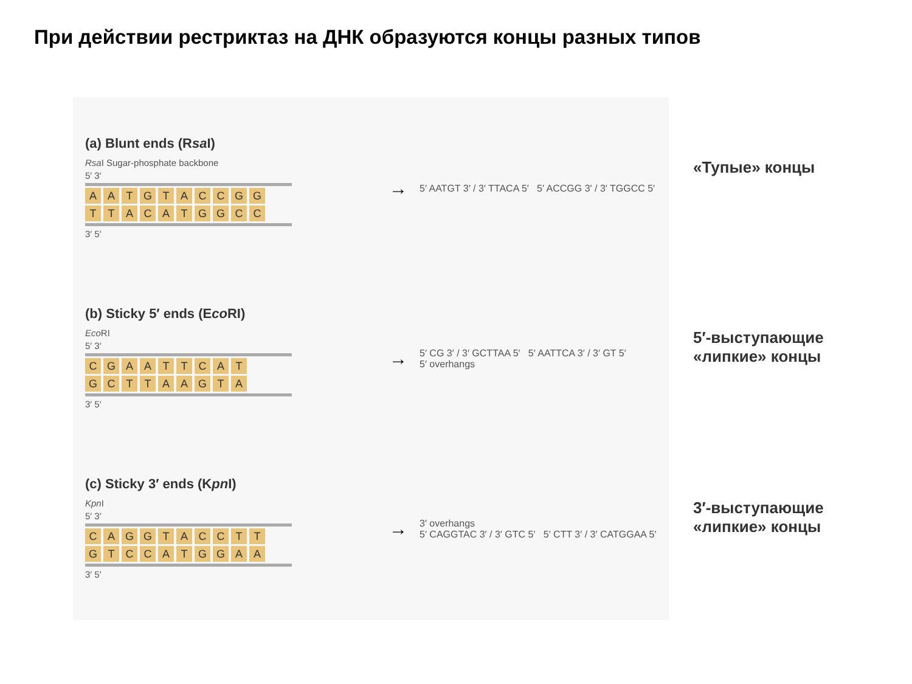При действии рестриктаз на ДНК образуются концы разных типов
(a) Blunt ends (Rsa I)
Rsa I Sugar-phosphate backbone
5′ 3′
AATGTACCGG
TTACATGGCC
3′ 5′
→
5′ AATGT 3′ / 3′ TTACA 5′ 5′ ACCGG 3′ / 3′ TGGCC 5′
(b) Sticky 5′ ends (Eco RI)
Eco RI
5′ 3′
CGAATTCAT
GCTTAAGTA
3′ 5′
→
5′ CG 3′ / 3′ GCTTAA 5′ 5′ AATTCA 3′ / 3′ GT 5′
5′ overhangs
(c) Sticky 3′ ends (Kpn I)
Kpn I
5′ 3′
CAGGTACCTT
GTCCATGGAA
3′ 5′
→
3′ overhangs
5′ CAGGTAC 3′ / 3′ GTC 5′ 5′ CTT 3′ / 3′ CATGGAA 5′
«Тупые» концы
5′-выступающие «липкие» концы
3′-выступающие «липкие» концы